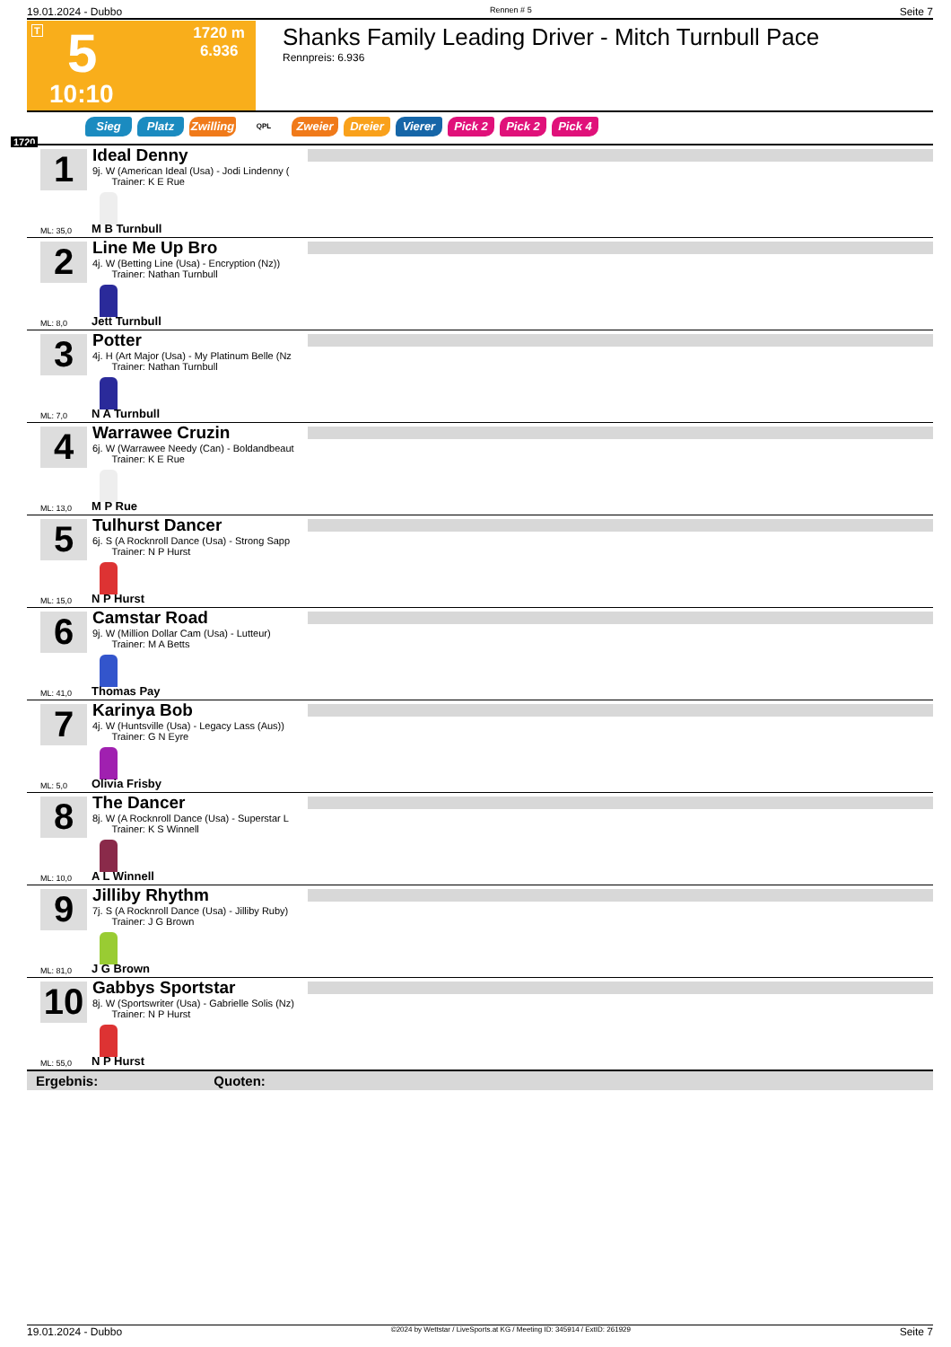19.01.2024 - Dubbo Rennen # 5 Seite 7
T 5
1720 m
6.936
10:10
Shanks Family Leading Driver - Mitch Turnbull Pace
Rennpreis: 6.936
Sieg Platz Zwilling QPL Zweier Dreier Vierer Pick 2 Pick 2 Pick 4
1720
1
Ideal Denny
9j. W (American Ideal (Usa) - Jodi Lindenny (
Trainer: K E Rue
ML: 35,0 M B Turnbull
2
Line Me Up Bro
4j. W (Betting Line (Usa) - Encryption (Nz))
Trainer: Nathan Turnbull
ML: 8,0 Jett Turnbull
3
Potter
4j. H (Art Major (Usa) - My Platinum Belle (Nz
Trainer: Nathan Turnbull
ML: 7,0 N A Turnbull
4
Warrawee Cruzin
6j. W (Warrawee Needy (Can) - Boldandbeaut
Trainer: K E Rue
ML: 13,0 M P Rue
5
Tulhurst Dancer
6j. S (A Rocknroll Dance (Usa) - Strong Sapp
Trainer: N P Hurst
ML: 15,0 N P Hurst
6
Camstar Road
9j. W (Million Dollar Cam (Usa) - Lutteur)
Trainer: M A Betts
ML: 41,0 Thomas Pay
7
Karinya Bob
4j. W (Huntsville (Usa) - Legacy Lass (Aus))
Trainer: G N Eyre
ML: 5,0 Olivia Frisby
8
The Dancer
8j. W (A Rocknroll Dance (Usa) - Superstar L
Trainer: K S Winnell
ML: 10,0 A L Winnell
9
Jilliby Rhythm
7j. S (A Rocknroll Dance (Usa) - Jilliby Ruby)
Trainer: J G Brown
ML: 81,0 J G Brown
10
Gabbys Sportstar
8j. W (Sportswriter (Usa) - Gabrielle Solis (Nz)
Trainer: N P Hurst
ML: 55,0 N P Hurst
Ergebnis: Quoten:
19.01.2024 - Dubbo ©2024 by Wettstar / LiveSports.at KG / Meeting ID: 345914 / ExtID: 261929 Seite 7